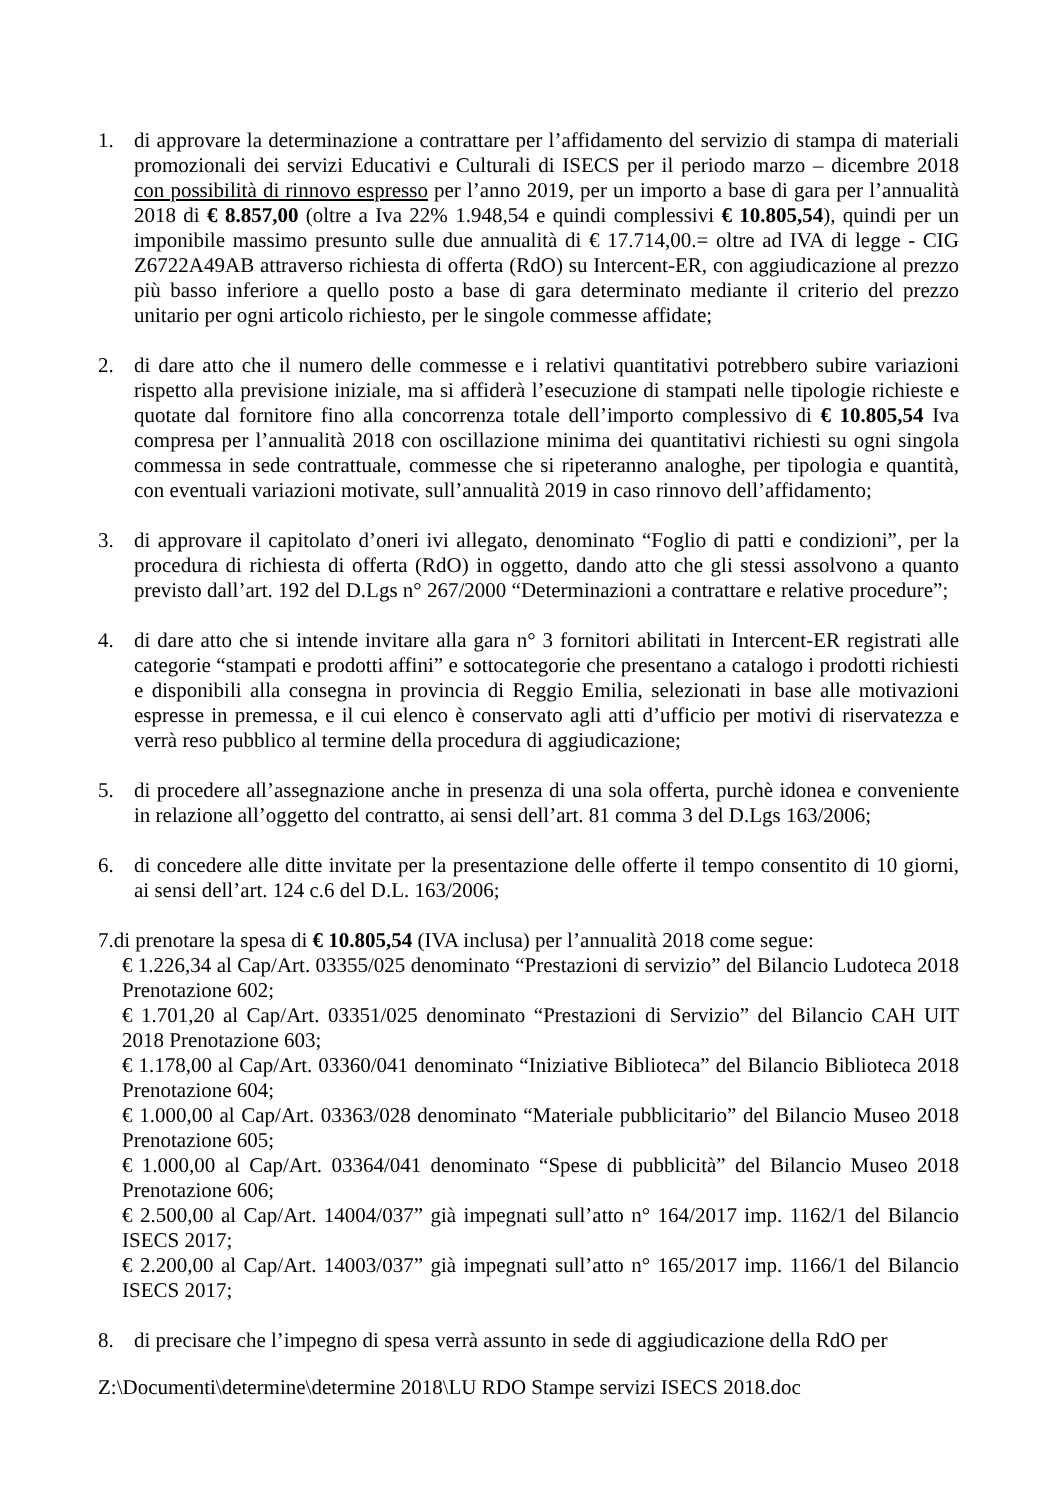1. di approvare la determinazione a contrattare per l’affidamento del servizio di stampa di materiali promozionali dei servizi Educativi e Culturali di ISECS per il periodo marzo – dicembre 2018 con possibilità di rinnovo espresso per l’anno 2019, per un importo a base di gara per l’annualità 2018 di € 8.857,00 (oltre a Iva 22% 1.948,54 e quindi complessivi € 10.805,54), quindi per un imponibile massimo presunto sulle due annualità di € 17.714,00.= oltre ad IVA di legge - CIG Z6722A49AB attraverso richiesta di offerta (RdO) su Intercent-ER, con aggiudicazione al prezzo più basso inferiore a quello posto a base di gara determinato mediante il criterio del prezzo unitario per ogni articolo richiesto, per le singole commesse affidate;
2. di dare atto che il numero delle commesse e i relativi quantitativi potrebbero subire variazioni rispetto alla previsione iniziale, ma si affiderà l’esecuzione di stampati nelle tipologie richieste e quotate dal fornitore fino alla concorrenza totale dell’importo complessivo di € 10.805,54 Iva compresa per l’annualità 2018 con oscillazione minima dei quantitativi richiesti su ogni singola commessa in sede contrattuale, commesse che si ripeteranno analoghe, per tipologia e quantità, con eventuali variazioni motivate, sull’annualità 2019 in caso rinnovo dell’affidamento;
3. di approvare il capitolato d’oneri ivi allegato, denominato “Foglio di patti e condizioni”, per la procedura di richiesta di offerta (RdO) in oggetto, dando atto che gli stessi assolvono a quanto previsto dall’art. 192 del D.Lgs n° 267/2000 “Determinazioni a contrattare e relative procedure”;
4. di dare atto che si intende invitare alla gara n° 3 fornitori abilitati in Intercent-ER registrati alle categorie “stampati e prodotti affini” e sottocategorie che presentano a catalogo i prodotti richiesti e disponibili alla consegna in provincia di Reggio Emilia, selezionati in base alle motivazioni espresse in premessa, e il cui elenco è conservato agli atti d’ufficio per motivi di riservatezza e verrà reso pubblico al termine della procedura di aggiudicazione;
5. di procedere all’assegnazione anche in presenza di una sola offerta, purchè idonea e conveniente in relazione all’oggetto del contratto, ai sensi dell’art. 81 comma 3 del D.Lgs 163/2006;
6. di concedere alle ditte invitate per la presentazione delle offerte il tempo consentito di 10 giorni, ai sensi dell’art. 124 c.6 del D.L. 163/2006;
7.di prenotare la spesa di € 10.805,54 (IVA inclusa) per l’annualità 2018 come segue:
€ 1.226,34 al Cap/Art. 03355/025 denominato “Prestazioni di servizio” del Bilancio Ludoteca 2018 Prenotazione 602;
€ 1.701,20 al Cap/Art. 03351/025 denominato “Prestazioni di Servizio” del Bilancio CAH UIT 2018 Prenotazione 603;
€ 1.178,00 al Cap/Art. 03360/041 denominato “Iniziative Biblioteca” del Bilancio Biblioteca 2018 Prenotazione 604;
€ 1.000,00 al Cap/Art. 03363/028 denominato “Materiale pubblicitario” del Bilancio Museo 2018 Prenotazione 605;
€ 1.000,00 al Cap/Art. 03364/041 denominato “Spese di pubblicità” del Bilancio Museo 2018 Prenotazione 606;
€ 2.500,00 al Cap/Art. 14004/037” già impegnati sull’atto n° 164/2017 imp. 1162/1 del Bilancio ISECS 2017;
€ 2.200,00 al Cap/Art. 14003/037” già impegnati sull’atto n° 165/2017 imp. 1166/1 del Bilancio ISECS 2017;
8. di precisare che l’impegno di spesa verrà assunto in sede di aggiudicazione della RdO per
Z:\Documenti\determine\determine 2018\LU RDO Stampe servizi ISECS 2018.doc